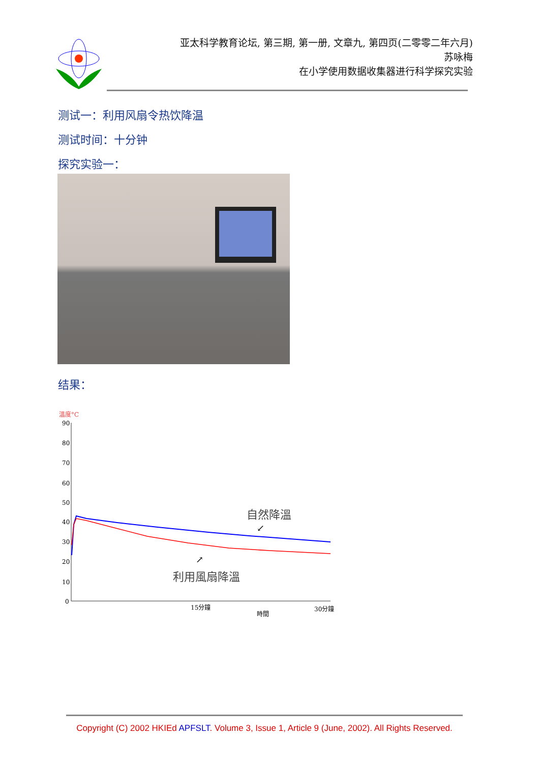亚太科学教育论坛, 第三期, 第一册, 文章九, 第四页(二零零二年六月)
苏咏梅
在小学使用数据收集器进行科学探究实验
测试一：利用风扇令热饮降温
测试时间：十分钟
探究实验一：
结果：
溫度°C
90
80
70
60
50
40
30
20
10
0
自然降溫
↙
↗
利用風扇降溫
15分鐘
時間
30分鐘
Copyright (C) 2002 HKIEd APFSLT. Volume 3, Issue 1, Article 9 (June, 2002). All Rights Reserved.